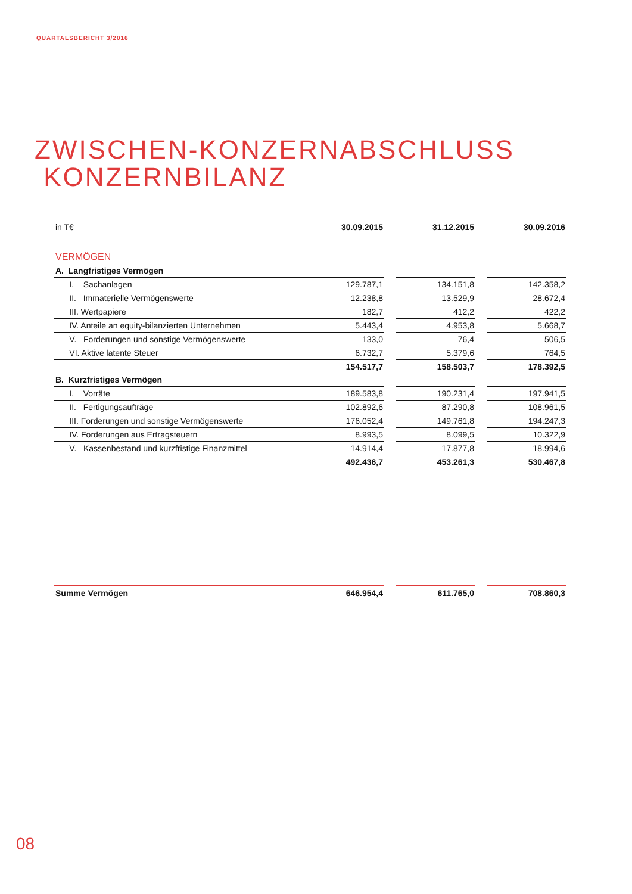QUARTALSBERICHT 3/2016
ZWISCHEN-KONZERNABSCHLUSS
KONZERNBILANZ
| in T€ | 30.09.2015 | | 31.12.2015 | | 30.09.2016 |
| VERMÖGEN | | | | | |
| A. Langfristiges Vermögen | | | | | |
| I. Sachanlagen | 129.787,1 | | 134.151,8 | | 142.358,2 |
| II. Immaterielle Vermögenswerte | 12.238,8 | | 13.529,9 | | 28.672,4 |
| III. Wertpapiere | 182,7 | | 412,2 | | 422,2 |
| IV. Anteile an equity-bilanzierten Unternehmen | 5.443,4 | | 4.953,8 | | 5.668,7 |
| V. Forderungen und sonstige Vermögenswerte | 133,0 | | 76,4 | | 506,5 |
| VI. Aktive latente Steuer | 6.732,7 | | 5.379,6 | | 764,5 |
| | 154.517,7 | | 158.503,7 | | 178.392,5 |
| B. Kurzfristiges Vermögen | | | | | |
| I. Vorräte | 189.583,8 | | 190.231,4 | | 197.941,5 |
| II. Fertigungsaufträge | 102.892,6 | | 87.290,8 | | 108.961,5 |
| III. Forderungen und sonstige Vermögenswerte | 176.052,4 | | 149.761,8 | | 194.247,3 |
| IV. Forderungen aus Ertragsteuern | 8.993,5 | | 8.099,5 | | 10.322,9 |
| V. Kassenbestand und kurzfristige Finanzmittel | 14.914,4 | | 17.877,8 | | 18.994,6 |
| | 492.436,7 | | 453.261,3 | | 530.467,8 |
| Summe Vermögen | 646.954,4 | | 611.765,0 | | 708.860,3 |
08